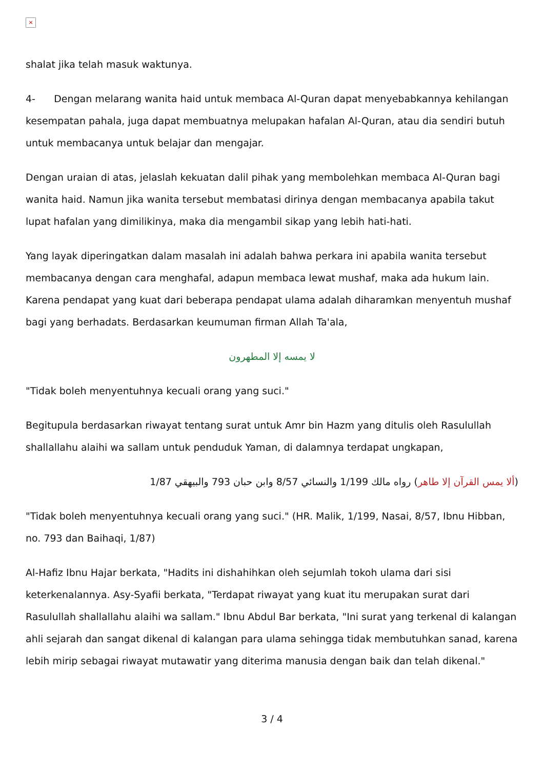×
shalat jika telah masuk waktunya.
4- Dengan melarang wanita haid untuk membaca Al-Quran dapat menyebabkannya kehilangan kesempatan pahala, juga dapat membuatnya melupakan hafalan Al-Quran, atau dia sendiri butuh untuk membacanya untuk belajar dan mengajar.
Dengan uraian di atas, jelaslah kekuatan dalil pihak yang membolehkan membaca Al-Quran bagi wanita haid. Namun jika wanita tersebut membatasi dirinya dengan membacanya apabila takut lupat hafalan yang dimilikinya, maka dia mengambil sikap yang lebih hati-hati.
Yang layak diperingatkan dalam masalah ini adalah bahwa perkara ini apabila wanita tersebut membacanya dengan cara menghafal, adapun membaca lewat mushaf, maka ada hukum lain. Karena pendapat yang kuat dari beberapa pendapat ulama adalah diharamkan menyentuh mushaf bagi yang berhadats. Berdasarkan keumuman firman Allah Ta'ala,
لا يمسه إلا المطهرون
"Tidak boleh menyentuhnya kecuali orang yang suci."
Begitupula berdasarkan riwayat tentang surat untuk Amr bin Hazm yang ditulis oleh Rasulullah shallallahu alaihi wa sallam untuk penduduk Yaman, di dalamnya terdapat ungkapan,
(ألا يمس القرآن إلا طاهر) رواه مالك 1/199 والنسائي 8/57 وابن حبان 793 والبيهقي 1/87
"Tidak boleh menyentuhnya kecuali orang yang suci." (HR. Malik, 1/199, Nasai, 8/57, Ibnu Hibban, no. 793 dan Baihaqi, 1/87)
Al-Hafiz Ibnu Hajar berkata, "Hadits ini dishahihkan oleh sejumlah tokoh ulama dari sisi keterkenalannya. Asy-Syafii berkata, "Terdapat riwayat yang kuat itu merupakan surat dari Rasulullah shallallahu alaihi wa sallam." Ibnu Abdul Bar berkata, "Ini surat yang terkenal di kalangan ahli sejarah dan sangat dikenal di kalangan para ulama sehingga tidak membutuhkan sanad, karena lebih mirip sebagai riwayat mutawatir yang diterima manusia dengan baik dan telah dikenal."
3 / 4